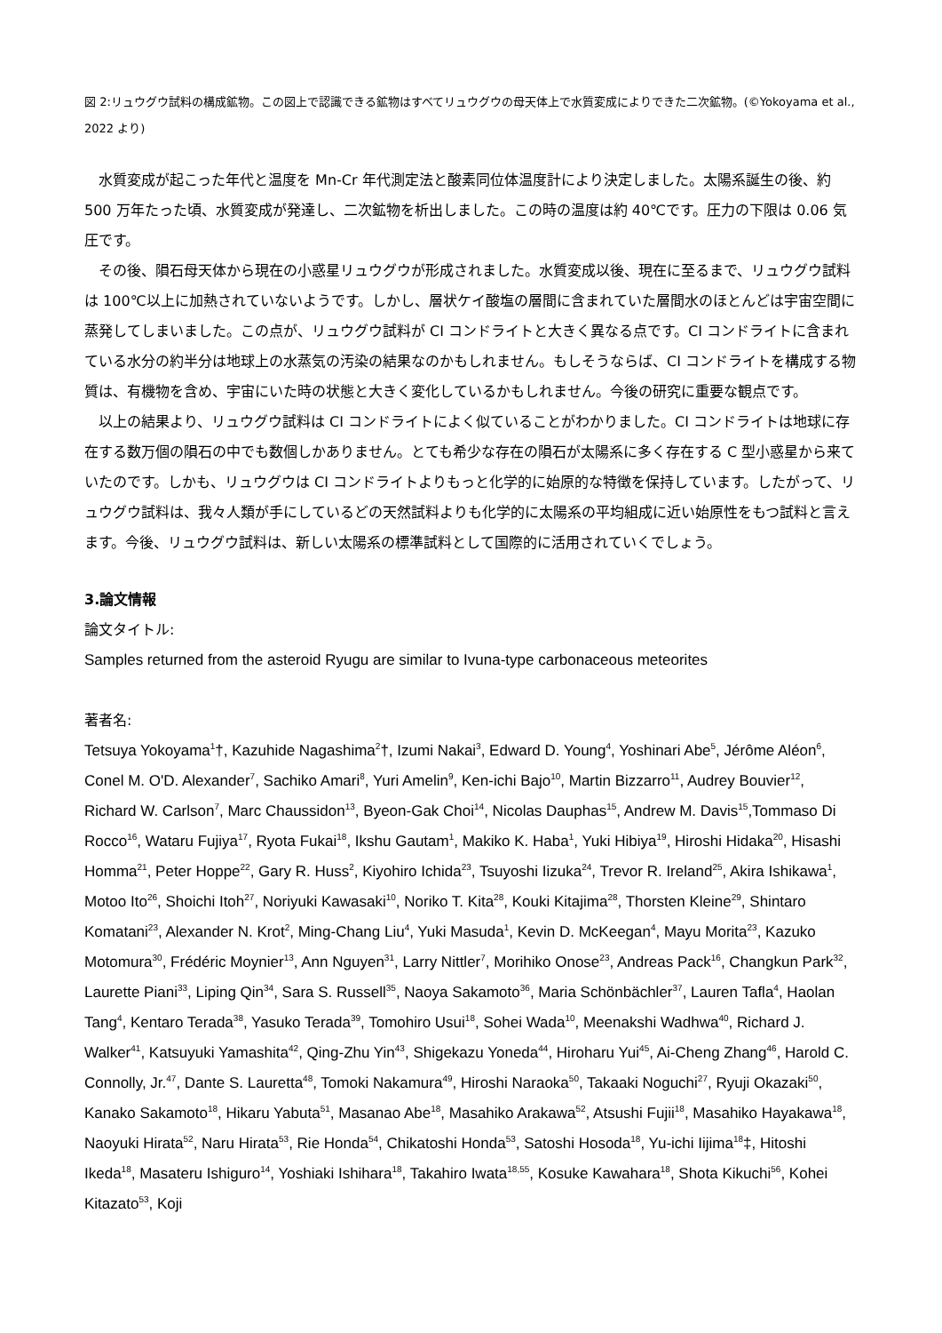図 2:リュウグウ試料の構成鉱物。この図上で認識できる鉱物はすべてリュウグウの母天体上で水質変成によりできた二次鉱物。(©Yokoyama et al., 2022 より)
水質変成が起こった年代と温度を Mn-Cr 年代測定法と酸素同位体温度計により決定しました。太陽系誕生の後、約 500 万年たった頃、水質変成が発達し、二次鉱物を析出しました。この時の温度は約 40℃です。圧力の下限は 0.06 気圧です。
その後、隕石母天体から現在の小惑星リュウグウが形成されました。水質変成以後、現在に至るまで、リュウグウ試料は 100℃以上に加熱されていないようです。しかし、層状ケイ酸塩の層間に含まれていた層間水のほとんどは宇宙空間に蒸発してしまいました。この点が、リュウグウ試料が CI コンドライトと大きく異なる点です。CI コンドライトに含まれている水分の約半分は地球上の水蒸気の汚染の結果なのかもしれません。もしそうならば、CI コンドライトを構成する物質は、有機物を含め、宇宙にいた時の状態と大きく変化しているかもしれません。今後の研究に重要な観点です。
以上の結果より、リュウグウ試料は CI コンドライトによく似ていることがわかりました。CI コンドライトは地球に存在する数万個の隕石の中でも数個しかありません。とても希少な存在の隕石が太陽系に多く存在する C 型小惑星から来ていたのです。しかも、リュウグウは CI コンドライトよりもっと化学的に始原的な特徴を保持しています。したがって、リュウグウ試料は、我々人類が手にしているどの天然試料よりも化学的に太陽系の平均組成に近い始原性をもつ試料と言えます。今後、リュウグウ試料は、新しい太陽系の標準試料として国際的に活用されていくでしょう。
3.論文情報
論文タイトル:
Samples returned from the asteroid Ryugu are similar to Ivuna-type carbonaceous meteorites
著者名:
Tetsuya Yokoyama<sup>1</sup>†, Kazuhide Nagashima<sup>2</sup>†, Izumi Nakai<sup>3</sup>, Edward D. Young<sup>4</sup>, Yoshinari Abe<sup>5</sup>, Jérôme Aléon<sup>6</sup>, Conel M. O'D. Alexander<sup>7</sup>, Sachiko Amari<sup>8</sup>, Yuri Amelin<sup>9</sup>, Ken-ichi Bajo<sup>10</sup>, Martin Bizzarro<sup>11</sup>, Audrey Bouvier<sup>12</sup>, Richard W. Carlson<sup>7</sup>, Marc Chaussidon<sup>13</sup>, Byeon-Gak Choi<sup>14</sup>, Nicolas Dauphas<sup>15</sup>, Andrew M. Davis<sup>15</sup>,Tommaso Di Rocco<sup>16</sup>, Wataru Fujiya<sup>17</sup>, Ryota Fukai<sup>18</sup>, Ikshu Gautam<sup>1</sup>, Makiko K. Haba<sup>1</sup>, Yuki Hibiya<sup>19</sup>, Hiroshi Hidaka<sup>20</sup>, Hisashi Homma<sup>21</sup>, Peter Hoppe<sup>22</sup>, Gary R. Huss<sup>2</sup>, Kiyohiro Ichida<sup>23</sup>, Tsuyoshi Iizuka<sup>24</sup>, Trevor R. Ireland<sup>25</sup>, Akira Ishikawa<sup>1</sup>, Motoo Ito<sup>26</sup>, Shoichi Itoh<sup>27</sup>, Noriyuki Kawasaki<sup>10</sup>, Noriko T. Kita<sup>28</sup>, Kouki Kitajima<sup>28</sup>, Thorsten Kleine<sup>29</sup>, Shintaro Komatani<sup>23</sup>, Alexander N. Krot<sup>2</sup>, Ming-Chang Liu<sup>4</sup>, Yuki Masuda<sup>1</sup>, Kevin D. McKeegan<sup>4</sup>, Mayu Morita<sup>23</sup>, Kazuko Motomura<sup>30</sup>, Frédéric Moynier<sup>13</sup>, Ann Nguyen<sup>31</sup>, Larry Nittler<sup>7</sup>, Morihiko Onose<sup>23</sup>, Andreas Pack<sup>16</sup>, Changkun Park<sup>32</sup>, Laurette Piani<sup>33</sup>, Liping Qin<sup>34</sup>, Sara S. Russell<sup>35</sup>, Naoya Sakamoto<sup>36</sup>, Maria Schönbächler<sup>37</sup>, Lauren Tafla<sup>4</sup>, Haolan Tang<sup>4</sup>, Kentaro Terada<sup>38</sup>, Yasuko Terada<sup>39</sup>, Tomohiro Usui<sup>18</sup>, Sohei Wada<sup>10</sup>, Meenakshi Wadhwa<sup>40</sup>, Richard J. Walker<sup>41</sup>, Katsuyuki Yamashita<sup>42</sup>, Qing-Zhu Yin<sup>43</sup>, Shigekazu Yoneda<sup>44</sup>, Hiroharu Yui<sup>45</sup>, Ai-Cheng Zhang<sup>46</sup>, Harold C. Connolly, Jr.<sup>47</sup>, Dante S. Lauretta<sup>48</sup>, Tomoki Nakamura<sup>49</sup>, Hiroshi Naraoka<sup>50</sup>, Takaaki Noguchi<sup>27</sup>, Ryuji Okazaki<sup>50</sup>, Kanako Sakamoto<sup>18</sup>, Hikaru Yabuta<sup>51</sup>, Masanao Abe<sup>18</sup>, Masahiko Arakawa<sup>52</sup>, Atsushi Fujii<sup>18</sup>, Masahiko Hayakawa<sup>18</sup>, Naoyuki Hirata<sup>52</sup>, Naru Hirata<sup>53</sup>, Rie Honda<sup>54</sup>, Chikatoshi Honda<sup>53</sup>, Satoshi Hosoda<sup>18</sup>, Yu-ichi Iijima<sup>18</sup>‡, Hitoshi Ikeda<sup>18</sup>, Masateru Ishiguro<sup>14</sup>, Yoshiaki Ishihara<sup>18</sup>, Takahiro Iwata<sup>18,55</sup>, Kosuke Kawahara<sup>18</sup>, Shota Kikuchi<sup>56</sup>, Kohei Kitazato<sup>53</sup>, Koji